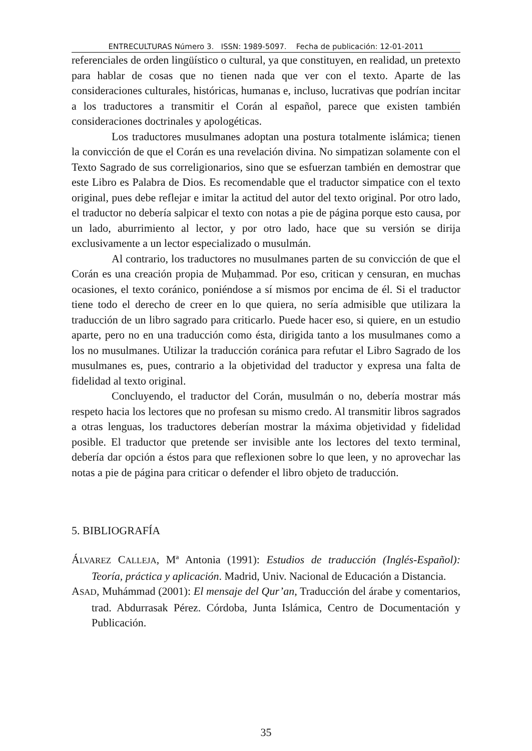ENTRECULTURAS Número 3. ISSN: 1989-5097. Fecha de publicación: 12-01-2011
referenciales de orden lingüístico o cultural, ya que constituyen, en realidad, un pretexto para hablar de cosas que no tienen nada que ver con el texto. Aparte de las consideraciones culturales, históricas, humanas e, incluso, lucrativas que podrían incitar a los traductores a transmitir el Corán al español, parece que existen también consideraciones doctrinales y apologéticas.
Los traductores musulmanes adoptan una postura totalmente islámica; tienen la convicción de que el Corán es una revelación divina. No simpatizan solamente con el Texto Sagrado de sus correligionarios, sino que se esfuerzan también en demostrar que este Libro es Palabra de Dios. Es recomendable que el traductor simpatice con el texto original, pues debe reflejar e imitar la actitud del autor del texto original. Por otro lado, el traductor no debería salpicar el texto con notas a pie de página porque esto causa, por un lado, aburrimiento al lector, y por otro lado, hace que su versión se dirija exclusivamente a un lector especializado o musulmán.
Al contrario, los traductores no musulmanes parten de su convicción de que el Corán es una creación propia de Muḥammad. Por eso, critican y censuran, en muchas ocasiones, el texto coránico, poniéndose a sí mismos por encima de él. Si el traductor tiene todo el derecho de creer en lo que quiera, no sería admisible que utilizara la traducción de un libro sagrado para criticarlo. Puede hacer eso, si quiere, en un estudio aparte, pero no en una traducción como ésta, dirigida tanto a los musulmanes como a los no musulmanes. Utilizar la traducción coránica para refutar el Libro Sagrado de los musulmanes es, pues, contrario a la objetividad del traductor y expresa una falta de fidelidad al texto original.
Concluyendo, el traductor del Corán, musulmán o no, debería mostrar más respeto hacia los lectores que no profesan su mismo credo. Al transmitir libros sagrados a otras lenguas, los traductores deberían mostrar la máxima objetividad y fidelidad posible. El traductor que pretende ser invisible ante los lectores del texto terminal, debería dar opción a éstos para que reflexionen sobre lo que leen, y no aprovechar las notas a pie de página para criticar o defender el libro objeto de traducción.
5. BIBLIOGRAFÍA
ÁLVAREZ CALLEJA, Mª Antonia (1991): Estudios de traducción (Inglés-Español): Teoría, práctica y aplicación. Madrid, Univ. Nacional de Educación a Distancia.
ASAD, Muhámmad (2001): El mensaje del Qur’an, Traducción del árabe y comentarios, trad. Abdurrasak Pérez. Córdoba, Junta Islámica, Centro de Documentación y Publicación.
35